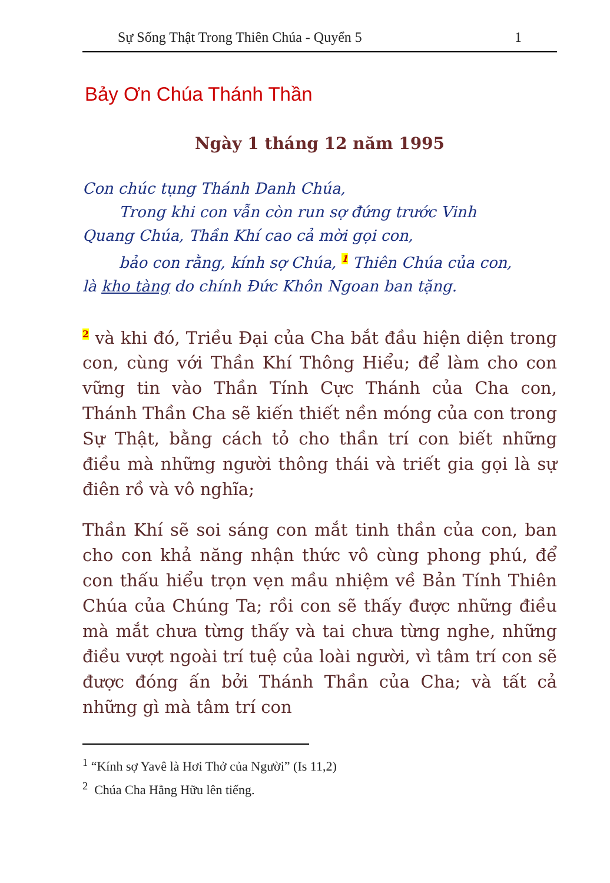Sự Sống Thật Trong Thiên Chúa - Quyển 5 1
Bảy Ơn Chúa Thánh Thần
Ngày 1 tháng 12 năm 1995
Con chúc tụng Thánh Danh Chúa,
Trong khi con vẫn còn run sợ đứng trước Vinh
Quang Chúa, Thần Khí cao cả mời gọi con,
bảo con rằng, kính sợ Chúa, <sup>1</sup> Thiên Chúa của con,
là kho tàng do chính Đức Khôn Ngoan ban tặng.
<sup>2</sup> và khi đó, Triều Đại của Cha bắt đầu hiện diện trong con, cùng với Thần Khí Thông Hiểu; để làm cho con vững tin vào Thần Tính Cực Thánh của Cha con, Thánh Thần Cha sẽ kiến thiết nền móng của con trong Sự Thật, bằng cách tỏ cho thần trí con biết những điều mà những người thông thái và triết gia gọi là sự điên rồ và vô nghĩa;
Thần Khí sẽ soi sáng con mắt tinh thần của con, ban cho con khả năng nhận thức vô cùng phong phú, để con thấu hiểu trọn vẹn mầu nhiệm về Bản Tính Thiên Chúa của Chúng Ta; rồi con sẽ thấy được những điều mà mắt chưa từng thấy và tai chưa từng nghe, những điều vượt ngoài trí tuệ của loài người, vì tâm trí con sẽ được đóng ấn bởi Thánh Thần của Cha; và tất cả những gì mà tâm trí con
<sup>1</sup> “Kính sợ Yavê là Hơi Thở của Người” (Is 11,2)
<sup>2</sup> Chúa Cha Hằng Hữu lên tiếng.